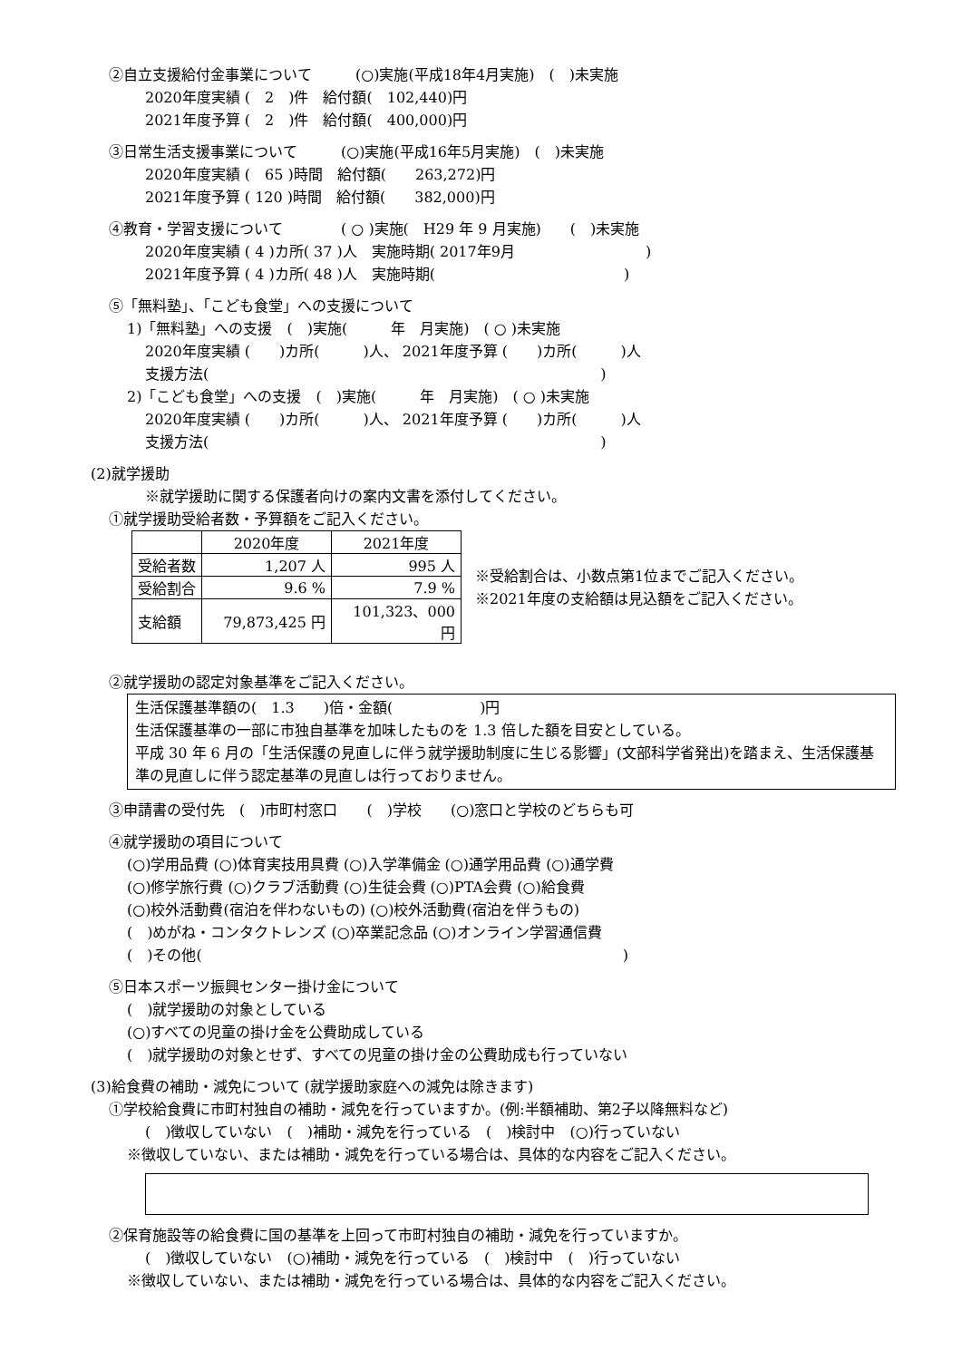②自立支援給付金事業について　　　(○)実施(平成18年4月実施)　(　)未実施
2020年度実績 (　2　)件　給付額(　102,440)円
2021年度予算 (　2　)件　給付額(　400,000)円
③日常生活支援事業について　　　(○)実施(平成16年5月実施)　(　)未実施
2020年度実績 (　65 )時間　給付額(　　263,272)円
2021年度予算 ( 120 )時間　給付額(　　382,000)円
④教育・学習支援について　　　　( ○ )実施(　H29 年 9 月実施)　　(　)未実施
2020年度実績 ( 4 )カ所( 37 )人　実施時期( 2017年9月　　　　　　　　　)
2021年度予算 ( 4 )カ所( 48 )人　実施時期(　　　　　　　　　　　　　)
⑤「無料塾」、「こども食堂」への支援について
1)「無料塾」への支援　(　)実施(　　　年　月実施)　( ○ )未実施
2020年度実績 (　　)カ所(　　　)人、 2021年度予算 (　　)カ所(　　　)人
支援方法(　　　　　　　　　　　　　　　　　　　　　　　　　　　)
2)「こども食堂」への支援　(　)実施(　　　年　月実施)　( ○ )未実施
2020年度実績 (　　)カ所(　　　)人、 2021年度予算 (　　)カ所(　　　)人
支援方法(　　　　　　　　　　　　　　　　　　　　　　　　　　　)
(2)就学援助
※就学援助に関する保護者向けの案内文書を添付してください。
①就学援助受給者数・予算額をご記入ください。
| | 2020年度 | 2021年度 |
| --- | --- | --- |
| 受給者数 | 1,207 人 | 995 人 |
| 受給割合 | 9.6 % | 7.9 % |
| 支給額 | 79,873,425 円 | 101,323、000 円 |
※受給割合は、小数点第1位までご記入ください。
※2021年度の支給額は見込額をご記入ください。
②就学援助の認定対象基準をご記入ください。
生活保護基準額の(　1.3　　)倍・金額(　　　　　　)円
生活保護基準の一部に市独自基準を加味したものを 1.3 倍した額を目安としている。
平成 30 年 6 月の「生活保護の見直しに伴う就学援助制度に生じる影響」(文部科学省発出)を踏まえ、生活保護基準の見直しに伴う認定基準の見直しは行っておりません。
③申請書の受付先　(　)市町村窓口　　(　)学校　　(○)窓口と学校のどちらも可
④就学援助の項目について
(○)学用品費 (○)体育実技用具費 (○)入学準備金 (○)通学用品費 (○)通学費
(○)修学旅行費 (○)クラブ活動費 (○)生徒会費 (○)PTA会費 (○)給食費
(○)校外活動費(宿泊を伴わないもの) (○)校外活動費(宿泊を伴うもの)
(　)めがね・コンタクトレンズ (○)卒業記念品 (○)オンライン学習通信費
(　)その他(　　　　　　　　　　　　　　　　　　　　　　　　　　　　　)
⑤日本スポーツ振興センター掛け金について
(　)就学援助の対象としている
(○)すべての児童の掛け金を公費助成している
(　)就学援助の対象とせず、すべての児童の掛け金の公費助成も行っていない
(3)給食費の補助・減免について (就学援助家庭への減免は除きます)
①学校給食費に市町村独自の補助・減免を行っていますか。(例:半額補助、第2子以降無料など)
(　)徴収していない　(　)補助・減免を行っている　(　)検討中　(○)行っていない
※徴収していない、または補助・減免を行っている場合は、具体的な内容をご記入ください。
②保育施設等の給食費に国の基準を上回って市町村独自の補助・減免を行っていますか。
(　)徴収していない　(○)補助・減免を行っている　(　)検討中　(　)行っていない
※徴収していない、または補助・減免を行っている場合は、具体的な内容をご記入ください。